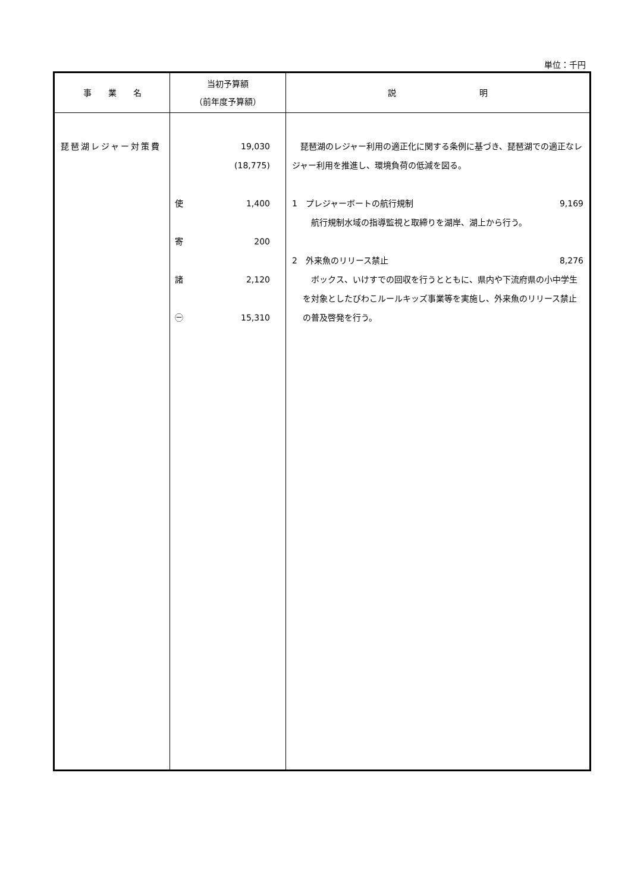単位：千円
| 事 業 名 | 当初予算額 （前年度予算額） | 説 明 |
| --- | --- | --- |
| 琵琶湖レジャー対策費 | 19,030 (18,775) 使 1,400 寄 200 諸 2,120 ㊀ 15,310 | 琵琶湖のレジャー利用の適正化に関する条例に基づき、琵琶湖での適正なレジャー利用を推進し、環境負荷の低減を図る。 1 プレジャーボートの航行規制 9,169 航行規制水域の指導監視と取締りを湖岸、湖上から行う。 2 外来魚のリリース禁止 8,276 ボックス、いけすでの回収を行うとともに、県内や下流府県の小中学生を対象としたびわこルールキッズ事業等を実施し、外来魚のリリース禁止の普及啓発を行う。 |